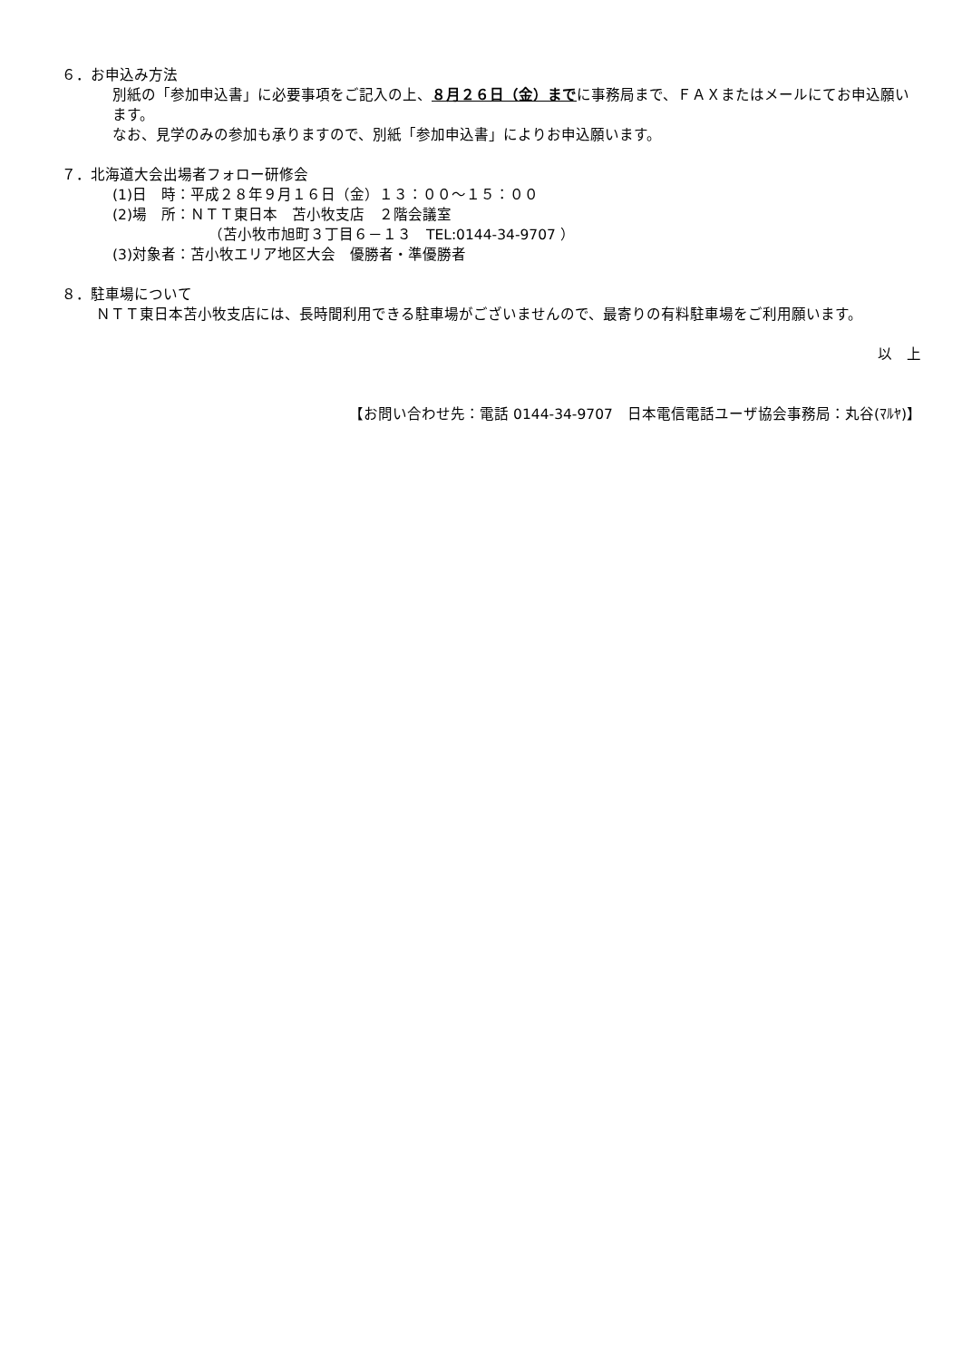６．お申込み方法
別紙の「参加申込書」に必要事項をご記入の上、８月２６日（金）までに事務局まで、ＦＡＸまたはメールにてお申込願います。
なお、見学のみの参加も承りますので、別紙「参加申込書」によりお申込願います。
７．北海道大会出場者フォロー研修会
(1)日　時：平成２８年９月１６日（金）１３：００～１５：００
(2)場　所：ＮＴＴ東日本　苫小牧支店　２階会議室
（苫小牧市旭町３丁目６－１３　TEL:0144-34-9707 ）
(3)対象者：苫小牧エリア地区大会　優勝者・準優勝者
８．駐車場について
ＮＴＴ東日本苫小牧支店には、長時間利用できる駐車場がございませんので、最寄りの有料駐車場をご利用願います。
以　上
【お問い合わせ先：電話 0144-34-9707　日本電信電話ユーザ協会事務局：丸谷(ﾏﾙﾔ)】